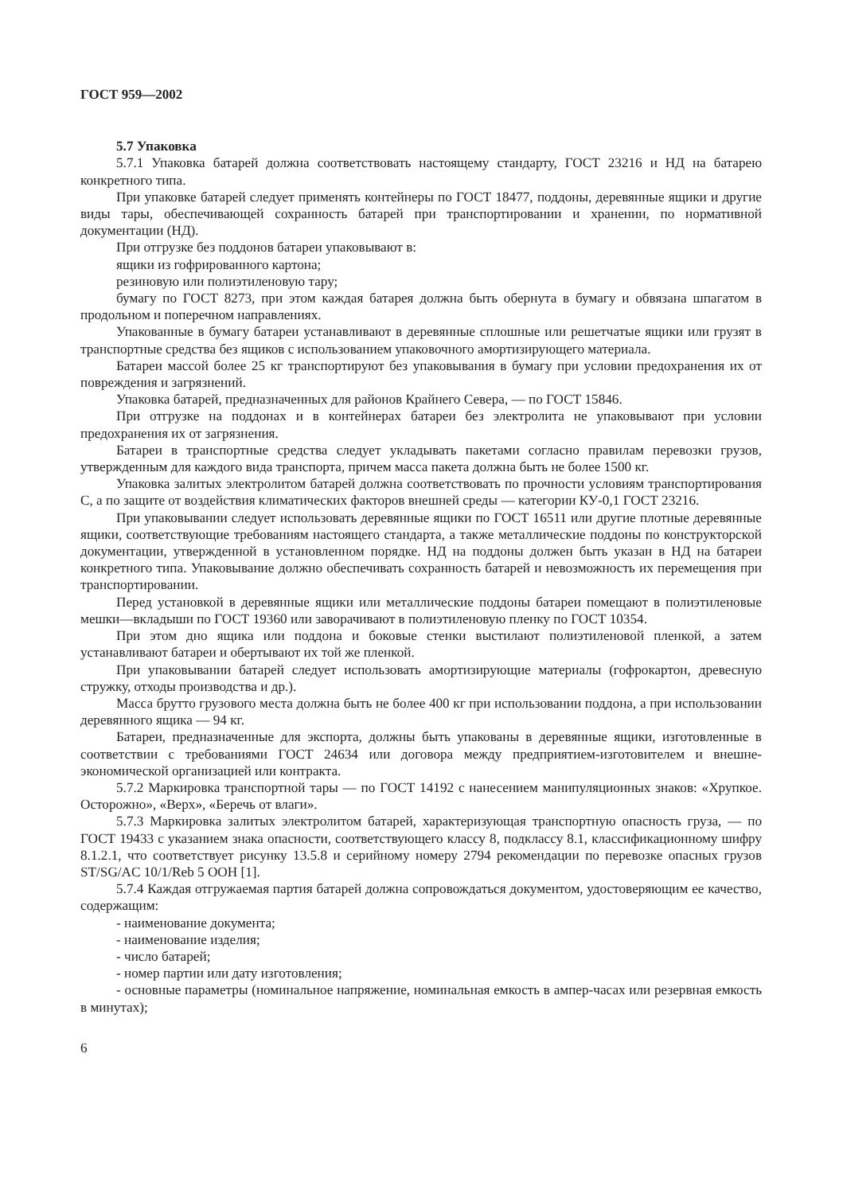ГОСТ 959—2002
5.7 Упаковка
5.7.1 Упаковка батарей должна соответствовать настоящему стандарту, ГОСТ 23216 и НД на батарею конкретного типа.
При упаковке батарей следует применять контейнеры по ГОСТ 18477, поддоны, деревянные ящики и другие виды тары, обеспечивающей сохранность батарей при транспортировании и хранении, по нормативной документации (НД).
При отгрузке без поддонов батареи упаковывают в:
ящики из гофрированного картона;
резиновую или полиэтиленовую тару;
бумагу по ГОСТ 8273, при этом каждая батарея должна быть обернута в бумагу и обвязана шпагатом в продольном и поперечном направлениях.
Упакованные в бумагу батареи устанавливают в деревянные сплошные или решетчатые ящики или грузят в транспортные средства без ящиков с использованием упаковочного амортизирующего материала.
Батареи массой более 25 кг транспортируют без упаковывания в бумагу при условии предохранения их от повреждения и загрязнений.
Упаковка батарей, предназначенных для районов Крайнего Севера, — по ГОСТ 15846.
При отгрузке на поддонах и в контейнерах батареи без электролита не упаковывают при условии предохранения их от загрязнения.
Батареи в транспортные средства следует укладывать пакетами согласно правилам перевозки грузов, утвержденным для каждого вида транспорта, причем масса пакета должна быть не более 1500 кг.
Упаковка залитых электролитом батарей должна соответствовать по прочности условиям транспортирования С, а по защите от воздействия климатических факторов внешней среды — категории КУ-0,1 ГОСТ 23216.
При упаковывании следует использовать деревянные ящики по ГОСТ 16511 или другие плотные деревянные ящики, соответствующие требованиям настоящего стандарта, а также металлические поддоны по конструкторской документации, утвержденной в установленном порядке. НД на поддоны должен быть указан в НД на батареи конкретного типа. Упаковывание должно обеспечивать сохранность батарей и невозможность их перемещения при транспортировании.
Перед установкой в деревянные ящики или металлические поддоны батареи помещают в полиэтиленовые мешки—вкладыши по ГОСТ 19360 или заворачивают в полиэтиленовую пленку по ГОСТ 10354.
При этом дно ящика или поддона и боковые стенки выстилают полиэтиленовой пленкой, а затем устанавливают батареи и обертывают их той же пленкой.
При упаковывании батарей следует использовать амортизирующие материалы (гофрокартон, древесную стружку, отходы производства и др.).
Масса брутто грузового места должна быть не более 400 кг при использовании поддона, а при использовании деревянного ящика — 94 кг.
Батареи, предназначенные для экспорта, должны быть упакованы в деревянные ящики, изготовленные в соответствии с требованиями ГОСТ 24634 или договора между предприятием-изготовителем и внешне-экономической организацией или контракта.
5.7.2 Маркировка транспортной тары — по ГОСТ 14192 с нанесением манипуляционных знаков: «Хрупкое. Осторожно», «Верх», «Беречь от влаги».
5.7.3 Маркировка залитых электролитом батарей, характеризующая транспортную опасность груза, — по ГОСТ 19433 с указанием знака опасности, соответствующего классу 8, подклассу 8.1, классификационному шифру 8.1.2.1, что соответствует рисунку 13.5.8 и серийному номеру 2794 рекомендации по перевозке опасных грузов ST/SG/AC 10/1/Reb 5 ООН [1].
5.7.4 Каждая отгружаемая партия батарей должна сопровождаться документом, удостоверяющим ее качество, содержащим:
- наименование документа;
- наименование изделия;
- число батарей;
- номер партии или дату изготовления;
- основные параметры (номинальное напряжение, номинальная емкость в ампер-часах или резервная емкость в минутах);
6